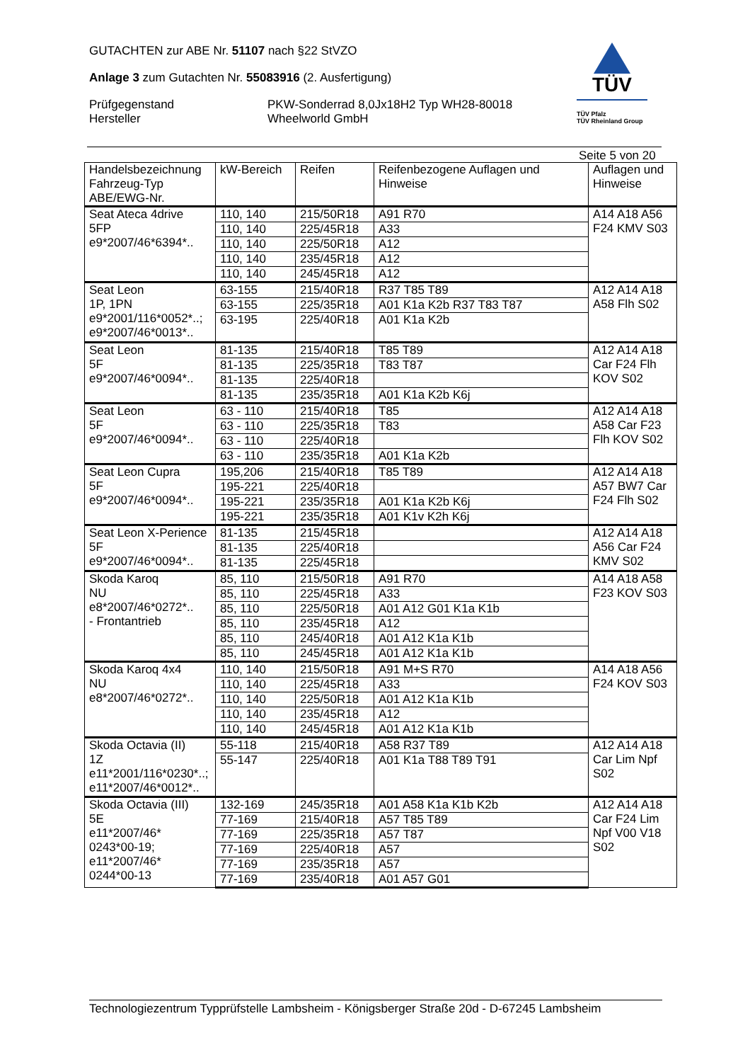GUTACHTEN zur ABE Nr. 51107 nach §22 StVZO
Anlage 3 zum Gutachten Nr. 55083916 (2. Ausfertigung)
Prüfgegenstand
Hersteller
PKW-Sonderrad 8,0Jx18H2 Typ WH28-80018
Wheelworld GmbH
TÜV
TÜV Pfalz
TÜV Rheinland Group
Seite 5 von 20
| Handelsbezeichnung Fahrzeug-Typ ABE/EWG-Nr. | kW-Bereich | Reifen | Reifenbezogene Auflagen und Hinweise | Auflagen und Hinweise |
| --- | --- | --- | --- | --- |
| Seat Ateca 4drive 5FP e9*2007/46*6394*.. | 110, 140 | 215/50R18 | A91 R70 | A14 A18 A56 F24 KMV S03 |
| | 110, 140 | 225/45R18 | A33 | |
| | 110, 140 | 225/50R18 | A12 | |
| | 110, 140 | 235/45R18 | A12 | |
| | 110, 140 | 245/45R18 | A12 | |
| Seat Leon 1P, 1PN e9*2001/116*0052*..; e9*2007/46*0013*.. | 63-155 | 215/40R18 | R37 T85 T89 | A12 A14 A18 A58 Flh S02 |
| | 63-155 | 225/35R18 | A01 K1a K2b R37 T83 T87 | |
| | 63-195 | 225/40R18 | A01 K1a K2b | |
| Seat Leon 5F e9*2007/46*0094*.. | 81-135 | 215/40R18 | T85 T89 | A12 A14 A18 Car F24 Flh KOV S02 |
| | 81-135 | 225/35R18 | T83 T87 | |
| | 81-135 | 225/40R18 | | |
| | 81-135 | 235/35R18 | A01 K1a K2b K6j | |
| Seat Leon 5F e9*2007/46*0094*.. | 63 - 110 | 215/40R18 | T85 | A12 A14 A18 A58 Car F23 Flh KOV S02 |
| | 63 - 110 | 225/35R18 | T83 | |
| | 63 - 110 | 225/40R18 | | |
| | 63 - 110 | 235/35R18 | A01 K1a K2b | |
| Seat Leon Cupra 5F e9*2007/46*0094*.. | 195,206 | 215/40R18 | T85 T89 | A12 A14 A18 A57 BW7 Car F24 Flh S02 |
| | 195-221 | 225/40R18 | | |
| | 195-221 | 235/35R18 | A01 K1a K2b K6j | |
| | 195-221 | 235/35R18 | A01 K1v K2h K6j | |
| Seat Leon X-Perience 5F e9*2007/46*0094*.. | 81-135 | 215/45R18 | | A12 A14 A18 A56 Car F24 KMV S02 |
| | 81-135 | 225/40R18 | | |
| | 81-135 | 225/45R18 | | |
| Skoda Karoq NU e8*2007/46*0272*.. - Frontantrieb | 85, 110 | 215/50R18 | A91 R70 | A14 A18 A58 F23 KOV S03 |
| | 85, 110 | 225/45R18 | A33 | |
| | 85, 110 | 225/50R18 | A01 A12 G01 K1a K1b | |
| | 85, 110 | 235/45R18 | A12 | |
| | 85, 110 | 245/40R18 | A01 A12 K1a K1b | |
| | 85, 110 | 245/45R18 | A01 A12 K1a K1b | |
| Skoda Karoq 4x4 NU e8*2007/46*0272*.. | 110, 140 | 215/50R18 | A91 M+S R70 | A14 A18 A56 F24 KOV S03 |
| | 110, 140 | 225/45R18 | A33 | |
| | 110, 140 | 225/50R18 | A01 A12 K1a K1b | |
| | 110, 140 | 235/45R18 | A12 | |
| | 110, 140 | 245/45R18 | A01 A12 K1a K1b | |
| Skoda Octavia (II) 1Z e11*2001/116*0230*..; e11*2007/46*0012*.. | 55-118 | 215/40R18 | A58 R37 T89 | A12 A14 A18 Car Lim Npf S02 |
| | 55-147 | 225/40R18 | A01 K1a T88 T89 T91 | |
| Skoda Octavia (III) 5E e11*2007/46* 0243*00-19; e11*2007/46* 0244*00-13 | 132-169 | 245/35R18 | A01 A58 K1a K1b K2b | A12 A14 A18 Car F24 Lim Npf V00 V18 S02 |
| | 77-169 | 215/40R18 | A57 T85 T89 | |
| | 77-169 | 225/35R18 | A57 T87 | |
| | 77-169 | 225/40R18 | A57 | |
| | 77-169 | 235/35R18 | A57 | |
| | 77-169 | 235/40R18 | A01 A57 G01 | |
Technologiezentrum Typprüfstelle Lambsheim - Königsberger Straße 20d - D-67245 Lambsheim